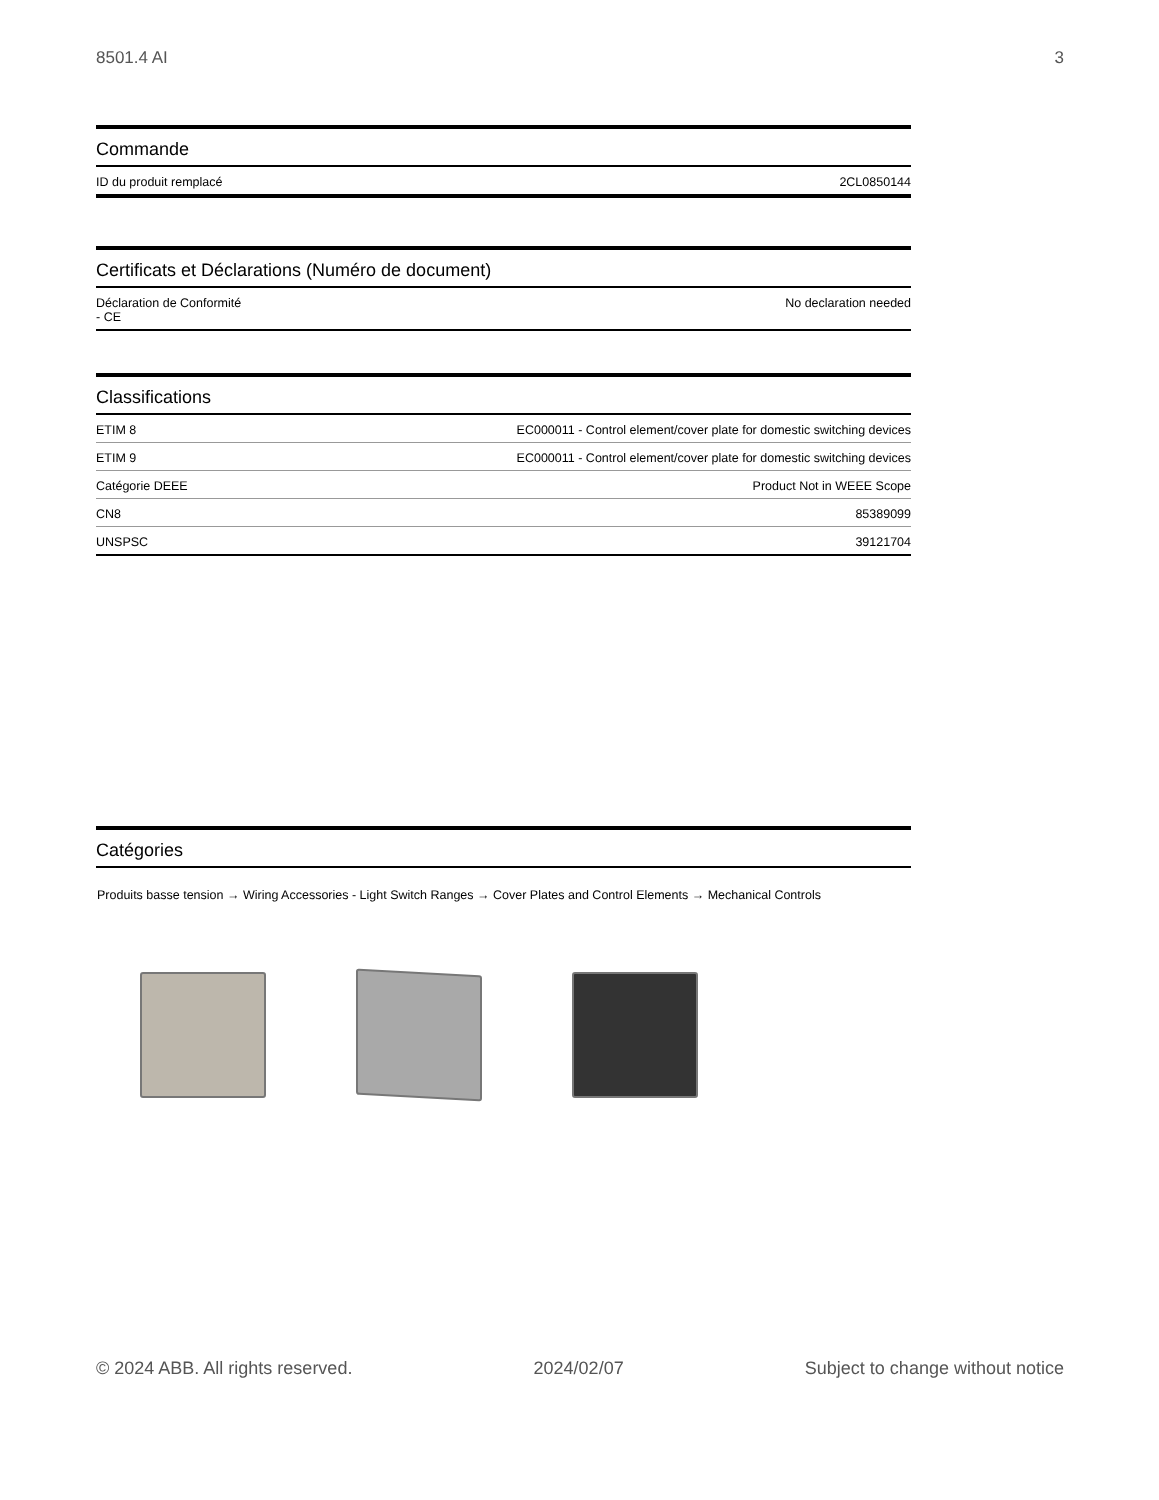8501.4 AI 3
Commande
| ID du produit remplacé | 2CL0850144 |
Certificats et Déclarations (Numéro de document)
| Déclaration de Conformité - CE | No declaration needed |
Classifications
| ETIM 8 | EC000011 - Control element/cover plate for domestic switching devices |
| ETIM 9 | EC000011 - Control element/cover plate for domestic switching devices |
| Catégorie DEEE | Product Not in WEEE Scope |
| CN8 | 85389099 |
| UNSPSC | 39121704 |
Catégories
Produits basse tension → Wiring Accessories - Light Switch Ranges → Cover Plates and Control Elements → Mechanical Controls
© 2024 ABB. All rights reserved. 2024/02/07 Subject to change without notice